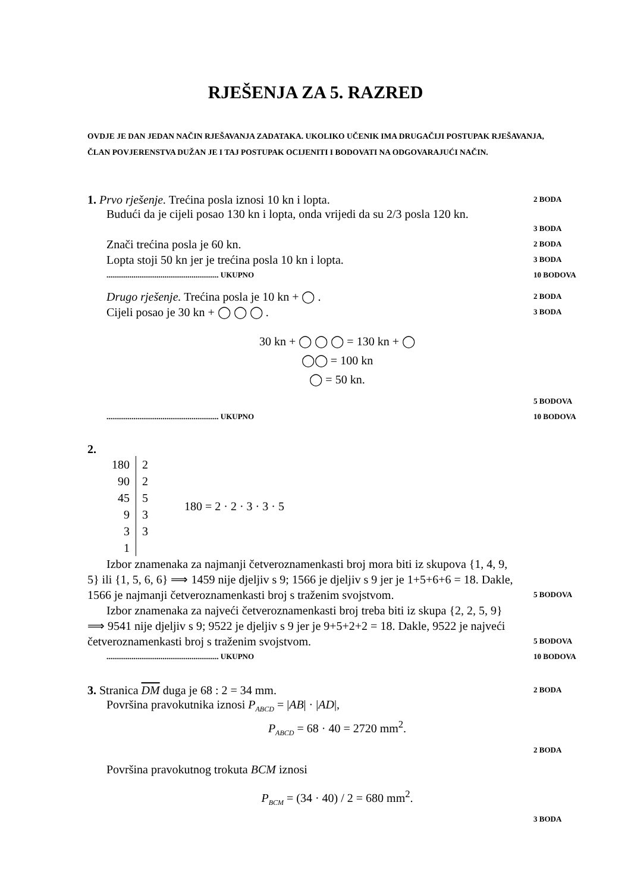RJEŠENJA ZA 5. RAZRED
OVDJE JE DAN JEDAN NAČIN RJEŠAVANJA ZADATAKA. UKOLIKO UČENIK IMA DRUGAČIJI POSTUPAK RJEŠAVANJA, ČLAN POVJERENSTVA DUŽAN JE I TAJ POSTUPAK OCIJENITI I BODOVATI NA ODGOVARAJUĆI NAČIN.
1. Prvo rješenje. Trećina posla iznosi 10 kn i lopta. 2 BODA
Budući da je cijeli posao 130 kn i lopta, onda vrijedi da su 2/3 posla 120 kn.
3 BODA
Znači trećina posla je 60 kn. 2 BODA
Lopta stoji 50 kn jer je trećina posla 10 kn i lopta. 3 BODA
.......................................................... UKUPNO 10 BODOVA
Drugo rješenje. Trećina posla je 10 kn + ◯ . 2 BODA
Cijeli posao je 30 kn + ◯ ◯ ◯ . 3 BODA
30 kn + ◯ ◯ ◯ = 130 kn + ◯
◯◯ = 100 kn
◯ = 50 kn.
5 BODOVA
.......................................................... UKUPNO 10 BODOVA
2.
| 180 | 2 |
| 90 | 2 |
| 45 | 5 |
| 9 | 3 |
| 3 | 3 |
| 1 | |
180 = 2 · 2 · 3 · 3 · 5
Izbor znamenaka za najmanji četveroznamenkasti broj mora biti iz skupova {1, 4, 9, 5} ili {1, 5, 6, 6} ⟹ 1459 nije djeljiv s 9; 1566 je djeljiv s 9 jer je 1+5+6+6 = 18. Dakle, 1566 je najmanji četveroznamenkasti broj s traženim svojstvom. 5 BODOVA
Izbor znamenaka za najveći četveroznamenkasti broj treba biti iz skupa {2, 2, 5, 9} ⟹ 9541 nije djeljiv s 9; 9522 je djeljiv s 9 jer je 9+5+2+2 = 18. Dakle, 9522 je najveći četveroznamenkasti broj s traženim svojstvom. 5 BODOVA
.......................................................... UKUPNO 10 BODOVA
3. Stranica DM duga je 68 : 2 = 34 mm. 2 BODA
Površina pravokutnika iznosi P<sub>ABCD</sub> = |AB| · |AD|,
P<sub>ABCD</sub> = 68 · 40 = 2720 mm<sup>2</sup>.
2 BODA
Površina pravokutnog trokuta BCM iznosi
P<sub>BCM</sub> = (34 · 40) / 2 = 680 mm<sup>2</sup>.
3 BODA